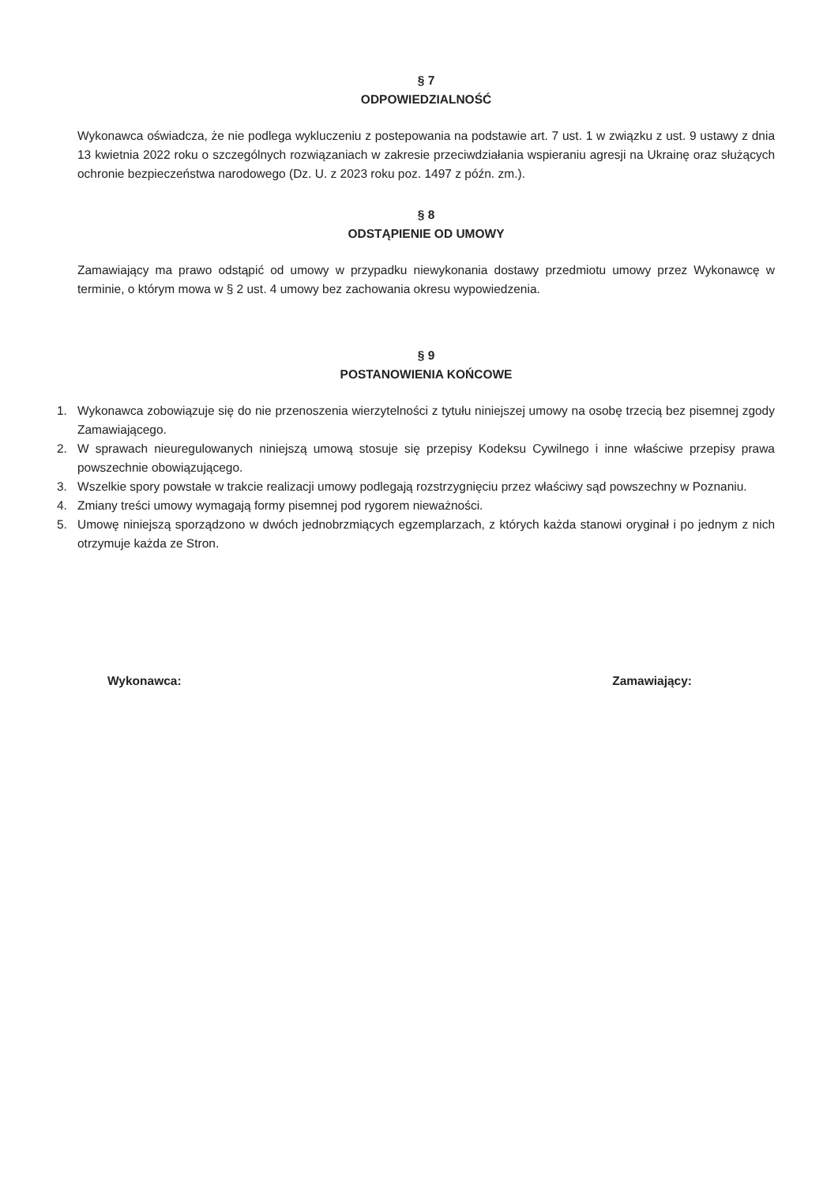§ 7
ODPOWIEDZIALNOŚĆ
Wykonawca oświadcza, że nie podlega wykluczeniu z postepowania na podstawie art. 7 ust. 1 w związku z ust. 9 ustawy z dnia 13 kwietnia 2022 roku o szczególnych rozwiązaniach w zakresie przeciwdziałania wspieraniu agresji na Ukrainę oraz służących ochronie bezpieczeństwa narodowego (Dz. U. z 2023 roku poz. 1497 z późn. zm.).
§ 8
ODSTĄPIENIE OD UMOWY
Zamawiający ma prawo odstąpić od umowy w przypadku niewykonania dostawy przedmiotu umowy przez Wykonawcę w terminie, o którym mowa w § 2 ust. 4 umowy bez zachowania okresu wypowiedzenia.
§ 9
POSTANOWIENIA KOŃCOWE
1. Wykonawca zobowiązuje się do nie przenoszenia wierzytelności z tytułu niniejszej umowy na osobę trzecią bez pisemnej zgody Zamawiającego.
2. W sprawach nieuregulowanych niniejszą umową stosuje się przepisy Kodeksu Cywilnego i inne właściwe przepisy prawa powszechnie obowiązującego.
3. Wszelkie spory powstałe w trakcie realizacji umowy podlegają rozstrzygnięciu przez właściwy sąd powszechny w Poznaniu.
4. Zmiany treści umowy wymagają formy pisemnej pod rygorem nieważności.
5. Umowę niniejszą sporządzono w dwóch jednobrzmiących egzemplarzach, z których każda stanowi oryginał i po jednym z nich otrzymuje każda ze Stron.
Wykonawca: Zamawiający: